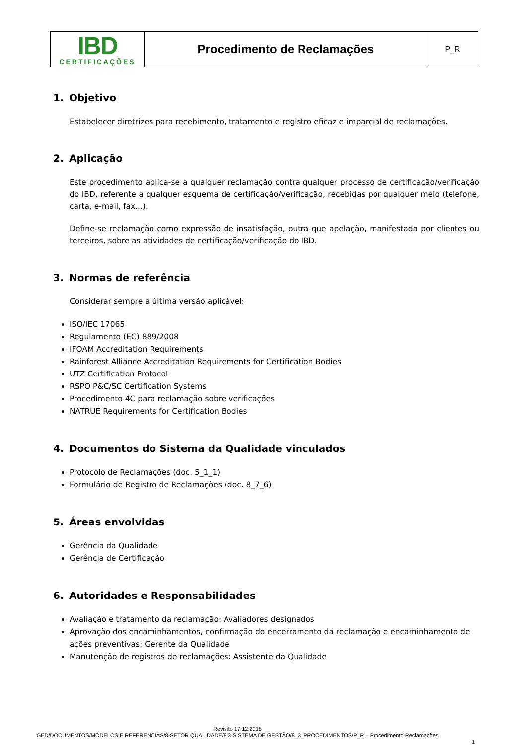| IBD CERTIFICAÇÕES | Procedimento de Reclamações | P_R |
1. Objetivo
Estabelecer diretrizes para recebimento, tratamento e registro eficaz e imparcial de reclamações.
2. Aplicação
Este procedimento aplica-se a qualquer reclamação contra qualquer processo de certificação/verificação do IBD, referente a qualquer esquema de certificação/verificação, recebidas por qualquer meio (telefone, carta, e-mail, fax...).
Define-se reclamação como expressão de insatisfação, outra que apelação, manifestada por clientes ou terceiros, sobre as atividades de certificação/verificação do IBD.
3. Normas de referência
Considerar sempre a última versão aplicável:
ISO/IEC 17065
Regulamento (EC) 889/2008
IFOAM Accreditation Requirements
Rainforest Alliance Accreditation Requirements for Certification Bodies
UTZ Certification Protocol
RSPO P&C/SC Certification Systems
Procedimento 4C para reclamação sobre verificações
NATRUE Requirements for Certification Bodies
4. Documentos do Sistema da Qualidade vinculados
Protocolo de Reclamações (doc. 5_1_1)
Formulário de Registro de Reclamações (doc. 8_7_6)
5. Áreas envolvidas
Gerência da Qualidade
Gerência de Certificação
6. Autoridades e Responsabilidades
Avaliação e tratamento da reclamação: Avaliadores designados
Aprovação dos encaminhamentos, confirmação do encerramento da reclamação e encaminhamento de ações preventivas: Gerente da Qualidade
Manutenção de registros de reclamações: Assistente da Qualidade
Revisão 17.12.2018
GED/DOCUMENTOS/MODELOS E REFERENCIAS/8-SETOR QUALIDADE/8.3-SISTEMA DE GESTÃO/8_3_PROCEDIMENTOS/P_R – Procedimento Reclamações
1